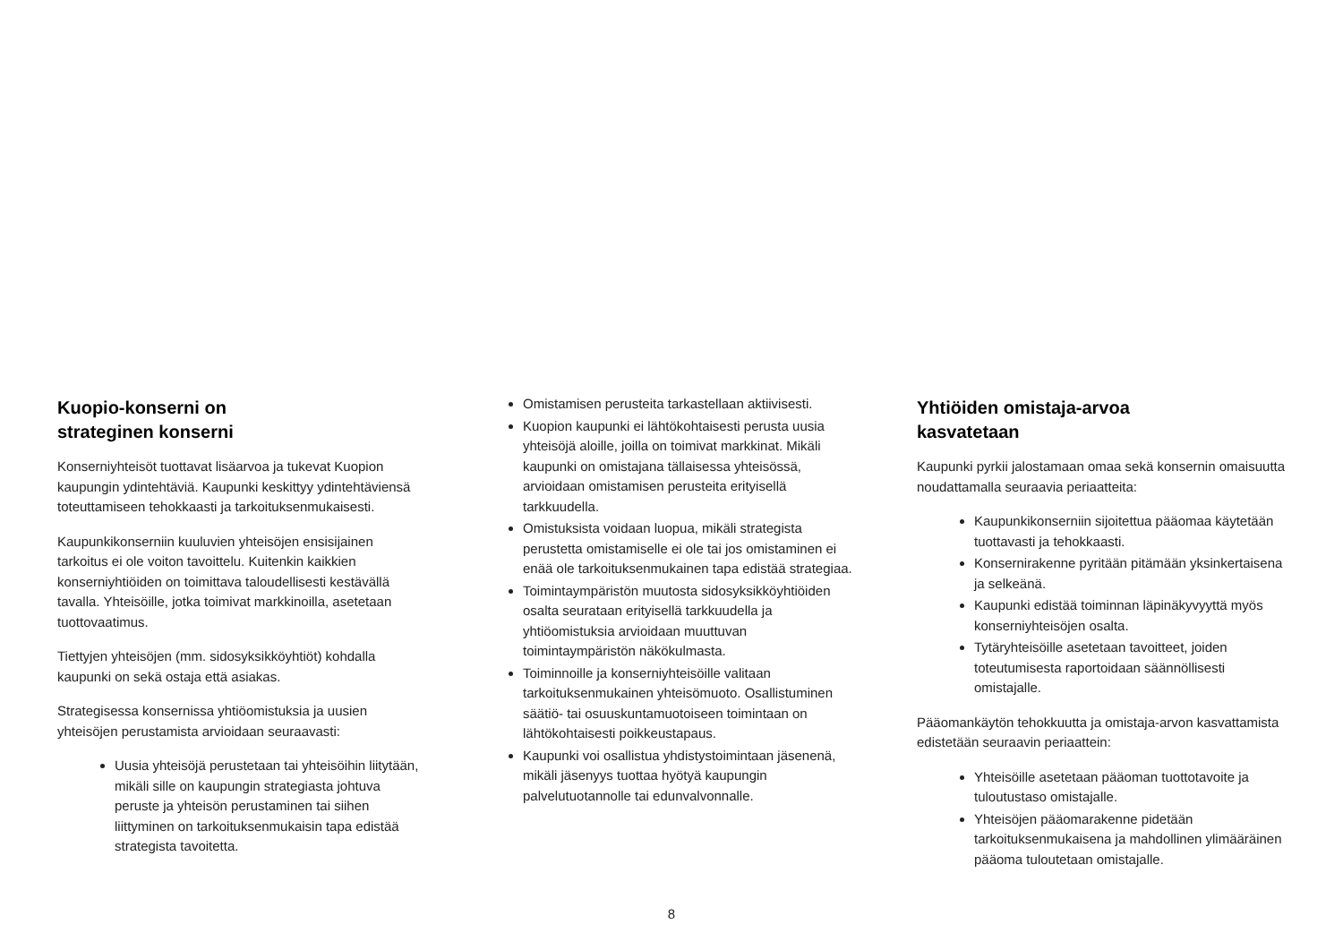Kuopio-konserni on
strateginen konserni
Konserniyhteisöt tuottavat lisäarvoa ja tukevat Kuopion kaupungin ydintehtäviä. Kaupunki keskittyy ydintehtäviensä toteuttamiseen tehokkaasti ja tarkoituksenmukaisesti.
Kaupunkikonserniin kuuluvien yhteisöjen ensisijainen tarkoitus ei ole voiton tavoittelu. Kuitenkin kaikkien konserniyhtiöiden on toimittava taloudellisesti kestävällä tavalla. Yhteisöille, jotka toimivat markkinoilla, asetetaan tuottovaatimus.
Tiettyjen yhteisöjen (mm. sidosyksikköyhtiöt) kohdalla kaupunki on sekä ostaja että asiakas.
Strategisessa konsernissa yhtiöomistuksia ja uusien yhteisöjen perustamista arvioidaan seuraavasti:
Uusia yhteisöjä perustetaan tai yhteisöihin liitytään, mikäli sille on kaupungin strategiasta johtuva peruste ja yhteisön perustaminen tai siihen liittyminen on tarkoituksenmukaisin tapa edistää strategista tavoitetta.
Omistamisen perusteita tarkastellaan aktiivisesti.
Kuopion kaupunki ei lähtökohtaisesti perusta uusia yhteisöjä aloille, joilla on toimivat markkinat. Mikäli kaupunki on omistajana tällaisessa yhteisössä, arvioidaan omistamisen perusteita erityisellä tarkkuudella.
Omistuksista voidaan luopua, mikäli strategista perustetta omistamiselle ei ole tai jos omistaminen ei enää ole tarkoituksenmukainen tapa edistää strategiaa.
Toimintaympäristön muutosta sidosyksikköyhtiöiden osalta seurataan erityisellä tarkkuudella ja yhtiöomistuksia arvioidaan muuttuvan toimintaympäristön näkökulmasta.
Toiminnoille ja konserniyhteisöille valitaan tarkoituksenmukainen yhteisömuoto. Osallistuminen säätiö- tai osuuskuntamuotoiseen toimintaan on lähtökohtaisesti poikkeustapaus.
Kaupunki voi osallistua yhdistystoimintaan jäsenenä, mikäli jäsenyys tuottaa hyötyä kaupungin palvelutuotannolle tai edunvalvonnalle.
Yhtiöiden omistaja-arvoa
kasvatetaan
Kaupunki pyrkii jalostamaan omaa sekä konsernin omaisuutta noudattamalla seuraavia periaatteita:
Kaupunkikonserniin sijoitettua pääomaa käytetään tuottavasti ja tehokkaasti.
Konsernirakenne pyritään pitämään yksinkertaisena ja selkeänä.
Kaupunki edistää toiminnan läpinäkyvyyttä myös konserniyhteisöjen osalta.
Tytäryhteisöille asetetaan tavoitteet, joiden toteutumisesta raportoidaan säännöllisesti omistajalle.
Pääomankäytön tehokkuutta ja omistaja-arvon kasvattamista edistetään seuraavin periaattein:
Yhteisöille asetetaan pääoman tuottotavoite ja tuloutustaso omistajalle.
Yhteisöjen pääomarakenne pidetään tarkoituksenmukaisena ja mahdollinen ylimääräinen pääoma tuloutetaan omistajalle.
8